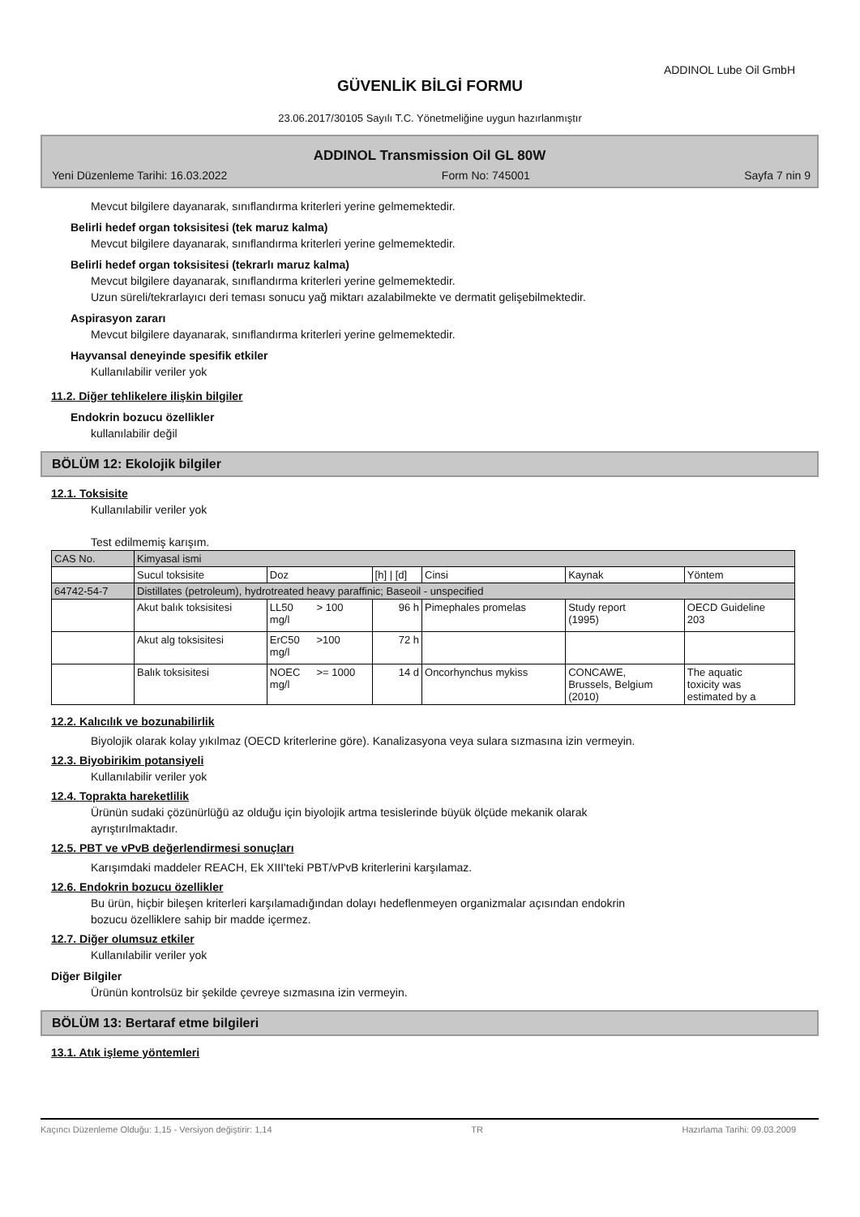ADDINOL Lube Oil GmbH
GÜVENLİK BİLGİ FORMU
23.06.2017/30105 Sayılı T.C. Yönetmeliğine uygun hazırlanmıştır
ADDINOL Transmission Oil GL 80W
Yeni Düzenleme Tarihi: 16.03.2022 Form No: 745001 Sayfa 7 nin 9
Mevcut bilgilere dayanarak, sınıflandırma kriterleri yerine gelmemektedir.
Belirli hedef organ toksisitesi (tek maruz kalma)
Mevcut bilgilere dayanarak, sınıflandırma kriterleri yerine gelmemektedir.
Belirli hedef organ toksisitesi (tekrarlı maruz kalma)
Mevcut bilgilere dayanarak, sınıflandırma kriterleri yerine gelmemektedir.
Uzun süreli/tekrarlayıcı deri teması sonucu yağ miktarı azalabilmekte ve dermatit gelişebilmektedir.
Aspirasyon zararı
Mevcut bilgilere dayanarak, sınıflandırma kriterleri yerine gelmemektedir.
Hayvansal deneyinde spesifik etkiler
Kullanılabilir veriler yok
11.2. Diğer tehlikelere ilişkin bilgiler
Endokrin bozucu özellikler
kullanılabilir değil
BÖLÜM 12: Ekolojik bilgiler
12.1. Toksisite
Kullanılabilir veriler yok
Test edilmemiş karışım.
| CAS No. | Kimyasal ismi | | | | | | |
| | Sucul toksisite | Doz | | [h] / [d] | Cinsi | Kaynak | Yöntem |
| 64742-54-7 | Distillates (petroleum), hydrotreated heavy paraffinic; Baseoil - unspecified | | | | | | |
| | Akut balık toksisitesi | LL50 mg/l | > 100 | 96 h | Pimephales promelas | Study report (1995) | OECD Guideline 203 |
| | Akut alg toksisitesi | ErC50 mg/l | >100 | 72 h | | | |
| | Balık toksisitesi | NOEC mg/l | >= 1000 | 14 d | Oncorhynchus mykiss | CONCAWE, Brussels, Belgium (2010) | The aquatic toxicity was estimated by a |
12.2. Kalıcılık ve bozunabilirlik
Biyolojik olarak kolay yıkılmaz (OECD kriterlerine göre). Kanalizasyona veya sulara sızmasına izin vermeyin.
12.3. Biyobirikim potansiyeli
Kullanılabilir veriler yok
12.4. Toprakta hareketlilik
Ürünün sudaki çözünürlüğü az olduğu için biyolojik artma tesislerinde büyük ölçüde mekanik olarak
ayrıştırılmaktadır.
12.5. PBT ve vPvB değerlendirmesi sonuçları
Karışımdaki maddeler REACH, Ek XIII'teki PBT/vPvB kriterlerini karşılamaz.
12.6. Endokrin bozucu özellikler
Bu ürün, hiçbir bileşen kriterleri karşılamadığından dolayı hedeflenmeyen organizmalar açısından endokrin
bozucu özelliklere sahip bir madde içermez.
12.7. Diğer olumsuz etkiler
Kullanılabilir veriler yok
Diğer Bilgiler
Ürünün kontrolsüz bir şekilde çevreye sızmasına izin vermeyin.
BÖLÜM 13: Bertaraf etme bilgileri
13.1. Atık işleme yöntemleri
Kaçıncı Düzenleme Olduğu: 1,15 - Versiyon değiştirir: 1,14 TR Hazırlama Tarihi: 09.03.2009